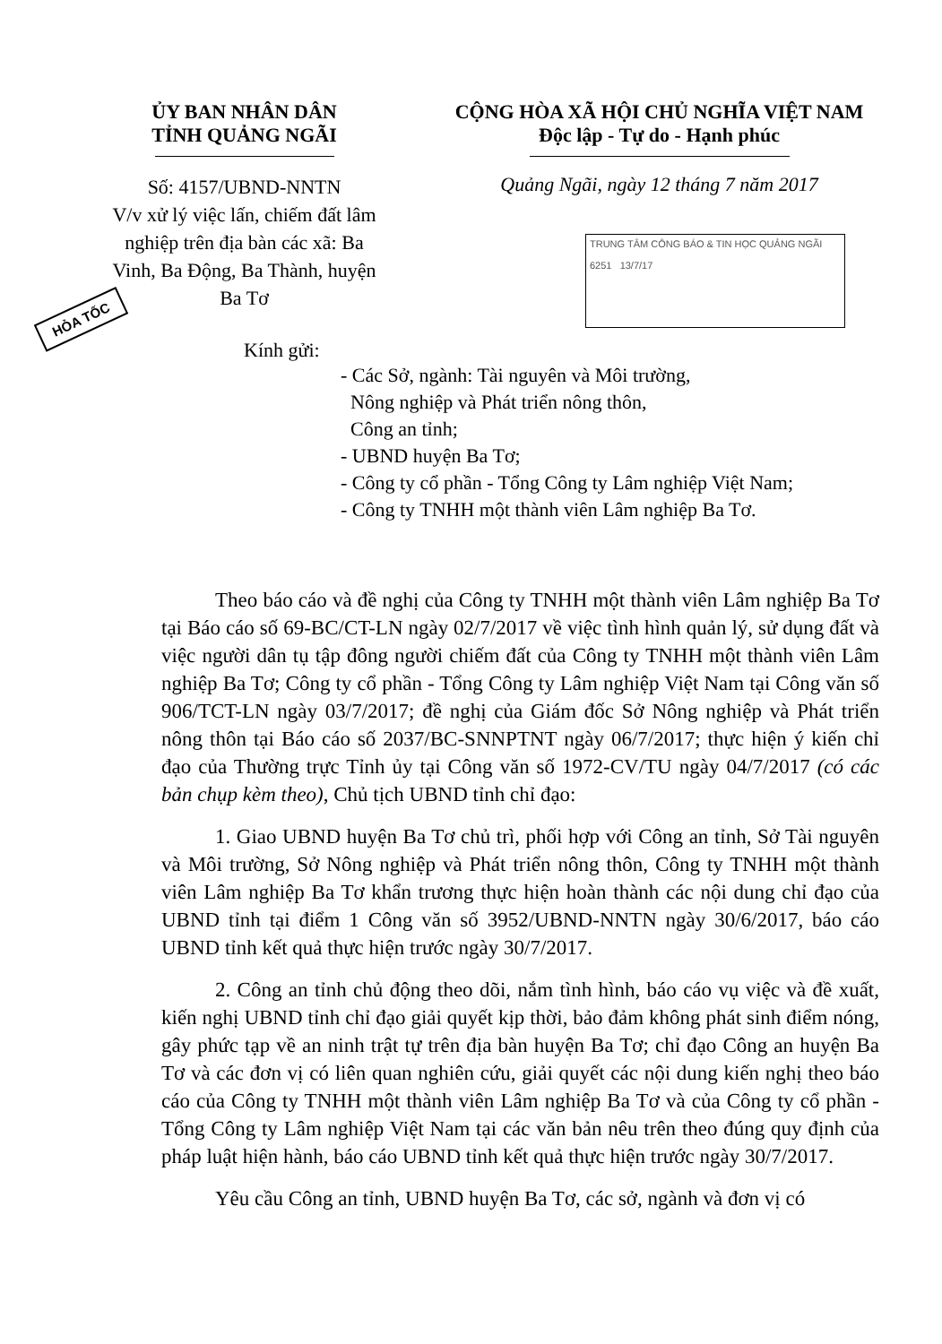ỦY BAN NHÂN DÂN
TỈNH QUẢNG NGÃI
CỘNG HÒA XÃ HỘI CHỦ NGHĨA VIỆT NAM
Độc lập - Tự do - Hạnh phúc
Số: 4157/UBND-NNTN
V/v xử lý việc lấn, chiếm đất lâm nghiệp trên địa bàn các xã: Ba Vinh, Ba Động, Ba Thành, huyện Ba Tơ
Quảng Ngãi, ngày 12 tháng 7 năm 2017
TRUNG TÂM CÔNG BÁO & TIN HỌC QUẢNG NGÃI
6251 13/7/17
HỎA TỐC
Kính gửi:
- Các Sở, ngành: Tài nguyên và Môi trường,
Nông nghiệp và Phát triển nông thôn,
Công an tỉnh;
- UBND huyện Ba Tơ;
- Công ty cổ phần - Tổng Công ty Lâm nghiệp Việt Nam;
- Công ty TNHH một thành viên Lâm nghiệp Ba Tơ.
Theo báo cáo và đề nghị của Công ty TNHH một thành viên Lâm nghiệp Ba Tơ tại Báo cáo số 69-BC/CT-LN ngày 02/7/2017 về việc tình hình quản lý, sử dụng đất và việc người dân tụ tập đông người chiếm đất của Công ty TNHH một thành viên Lâm nghiệp Ba Tơ; Công ty cổ phần - Tổng Công ty Lâm nghiệp Việt Nam tại Công văn số 906/TCT-LN ngày 03/7/2017; đề nghị của Giám đốc Sở Nông nghiệp và Phát triển nông thôn tại Báo cáo số 2037/BC-SNNPTNT ngày 06/7/2017; thực hiện ý kiến chỉ đạo của Thường trực Tỉnh ủy tại Công văn số 1972-CV/TU ngày 04/7/2017 (có các bản chụp kèm theo), Chủ tịch UBND tỉnh chỉ đạo:
1. Giao UBND huyện Ba Tơ chủ trì, phối hợp với Công an tỉnh, Sở Tài nguyên và Môi trường, Sở Nông nghiệp và Phát triển nông thôn, Công ty TNHH một thành viên Lâm nghiệp Ba Tơ khẩn trương thực hiện hoàn thành các nội dung chỉ đạo của UBND tỉnh tại điểm 1 Công văn số 3952/UBND-NNTN ngày 30/6/2017, báo cáo UBND tỉnh kết quả thực hiện trước ngày 30/7/2017.
2. Công an tỉnh chủ động theo dõi, nắm tình hình, báo cáo vụ việc và đề xuất, kiến nghị UBND tỉnh chỉ đạo giải quyết kịp thời, bảo đảm không phát sinh điểm nóng, gây phức tạp về an ninh trật tự trên địa bàn huyện Ba Tơ; chỉ đạo Công an huyện Ba Tơ và các đơn vị có liên quan nghiên cứu, giải quyết các nội dung kiến nghị theo báo cáo của Công ty TNHH một thành viên Lâm nghiệp Ba Tơ và của Công ty cổ phần - Tổng Công ty Lâm nghiệp Việt Nam tại các văn bản nêu trên theo đúng quy định của pháp luật hiện hành, báo cáo UBND tỉnh kết quả thực hiện trước ngày 30/7/2017.
Yêu cầu Công an tỉnh, UBND huyện Ba Tơ, các sở, ngành và đơn vị có